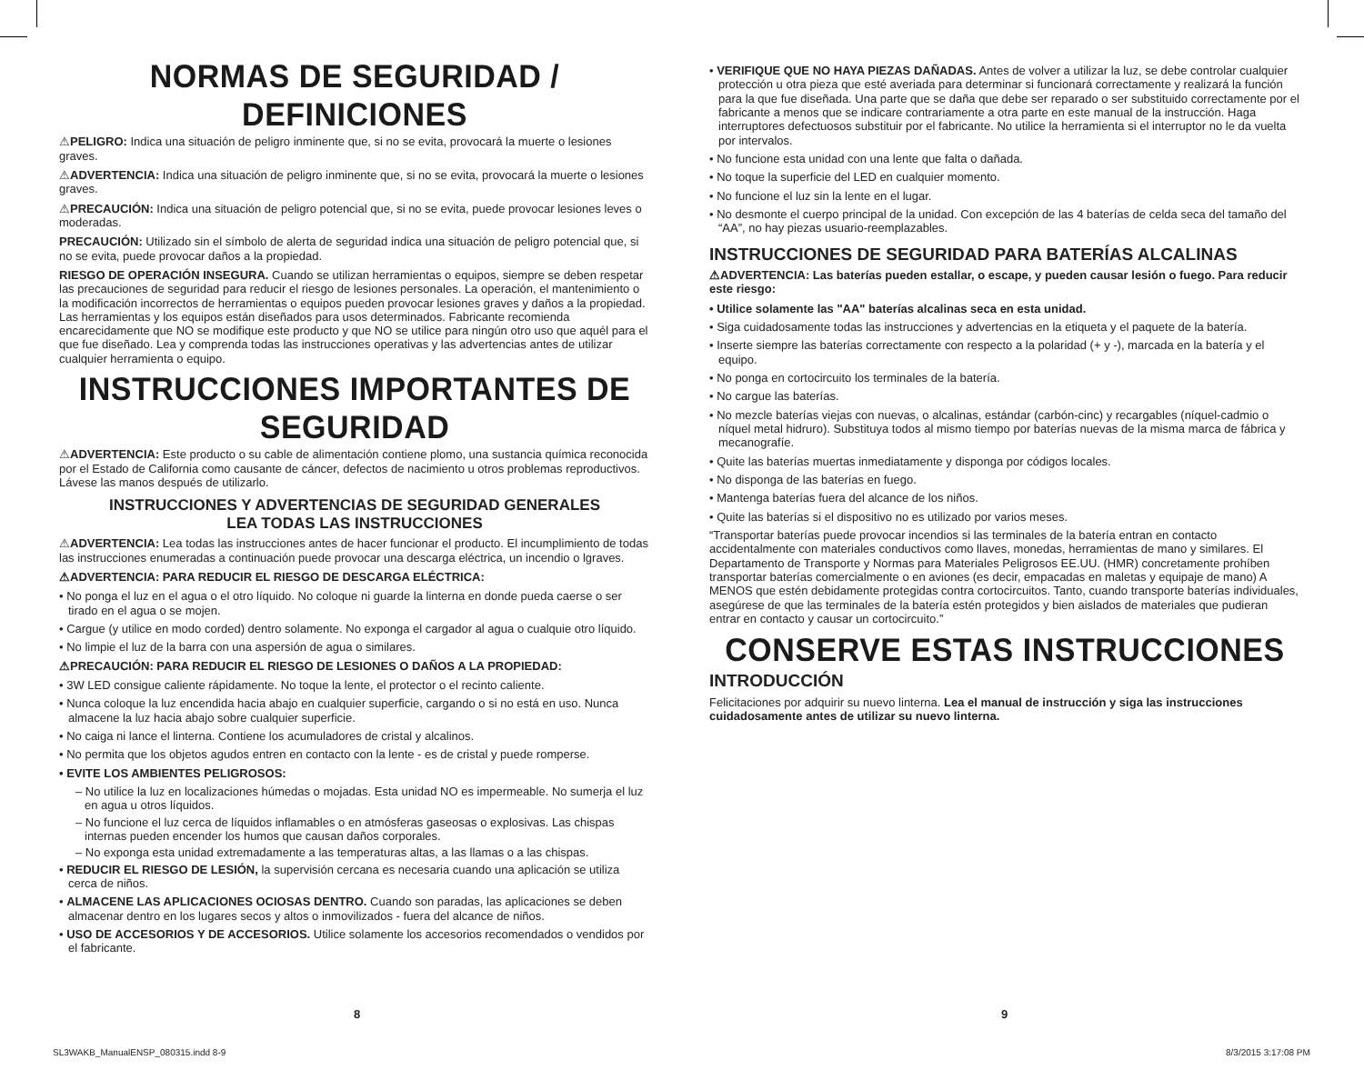NORMAS DE SEGURIDAD / DEFINICIONES
⚠PELIGRO: Indica una situación de peligro inminente que, si no se evita, provocará la muerte o lesiones graves.
⚠ADVERTENCIA: Indica una situación de peligro inminente que, si no se evita, provocará la muerte o lesiones graves.
⚠PRECAUCIÓN: Indica una situación de peligro potencial que, si no se evita, puede provocar lesiones leves o moderadas.
PRECAUCIÓN: Utilizado sin el símbolo de alerta de seguridad indica una situación de peligro potencial que, si no se evita, puede provocar daños a la propiedad.
RIESGO DE OPERACIÓN INSEGURA. Cuando se utilizan herramientas o equipos, siempre se deben respetar las precauciones de seguridad para reducir el riesgo de lesiones personales. La operación, el mantenimiento o la modificación incorrectos de herramientas o equipos pueden provocar lesiones graves y daños a la propiedad. Las herramientas y los equipos están diseñados para usos determinados. Fabricante recomienda encarecidamente que NO se modifique este producto y que NO se utilice para ningún otro uso que aquél para el que fue diseñado. Lea y comprenda todas las instrucciones operativas y las advertencias antes de utilizar cualquier herramienta o equipo.
INSTRUCCIONES IMPORTANTES DE SEGURIDAD
⚠ADVERTENCIA: Este producto o su cable de alimentación contiene plomo, una sustancia química reconocida por el Estado de California como causante de cáncer, defectos de nacimiento u otros problemas reproductivos. Lávese las manos después de utilizarlo.
INSTRUCCIONES Y ADVERTENCIAS DE SEGURIDAD GENERALES
LEA TODAS LAS INSTRUCCIONES
⚠ADVERTENCIA: Lea todas las instrucciones antes de hacer funcionar el producto. El incumplimiento de todas las instrucciones enumeradas a continuación puede provocar una descarga eléctrica, un incendio o lgraves.
⚠ADVERTENCIA: PARA REDUCIR EL RIESGO DE DESCARGA ELÉCTRICA:
• No ponga el luz en el agua o el otro líquido. No coloque ni guarde la linterna en donde pueda caerse o ser tirado en el agua o se mojen.
• Cargue (y utilice en modo corded) dentro solamente. No exponga el cargador al agua o cualquie otro líquido.
• No limpie el luz de la barra con una aspersión de agua o similares.
⚠PRECAUCIÓN: PARA REDUCIR EL RIESGO DE LESIONES O DAÑOS A LA PROPIEDAD:
• 3W LED consigue caliente rápidamente. No toque la lente, el protector o el recinto caliente.
• Nunca coloque la luz encendida hacia abajo en cualquier superficie, cargando o si no está en uso. Nunca almacene la luz hacia abajo sobre cualquier superficie.
• No caiga ni lance el linterna. Contiene los acumuladores de cristal y alcalinos.
• No permita que los objetos agudos entren en contacto con la lente - es de cristal y puede romperse.
• EVITE LOS AMBIENTES PELIGROSOS:
– No utilice la luz en localizaciones húmedas o mojadas. Esta unidad NO es impermeable. No sumerja el luz en agua u otros líquidos.
– No funcione el luz cerca de líquidos inflamables o en atmósferas gaseosas o explosivas. Las chispas internas pueden encender los humos que causan daños corporales.
– No exponga esta unidad extremadamente a las temperaturas altas, a las llamas o a las chispas.
• REDUCIR EL RIESGO DE LESIÓN, la supervisión cercana es necesaria cuando una aplicación se utiliza cerca de niños.
• ALMACENE LAS APLICACIONES OCIOSAS DENTRO. Cuando son paradas, las aplicaciones se deben almacenar dentro en los lugares secos y altos o inmovilizados - fuera del alcance de niños.
• USO DE ACCESORIOS Y DE ACCESORIOS. Utilice solamente los accesorios recomendados o vendidos por el fabricante.
• VERIFIQUE QUE NO HAYA PIEZAS DAÑADAS. Antes de volver a utilizar la luz, se debe controlar cualquier protección u otra pieza que esté averiada para determinar si funcionará correctamente y realizará la función para la que fue diseñada. Una parte que se daña que debe ser reparado o ser substituido correctamente por el fabricante a menos que se indicare contrariamente a otra parte en este manual de la instrucción. Haga interruptores defectuosos substituir por el fabricante. No utilice la herramienta si el interruptor no le da vuelta por intervalos.
• No funcione esta unidad con una lente que falta o dañada.
• No toque la superficie del LED en cualquier momento.
• No funcione el luz sin la lente en el lugar.
• No desmonte el cuerpo principal de la unidad. Con excepción de las 4 baterías de celda seca del tamaño del “AA”, no hay piezas usuario-reemplazables.
INSTRUCCIONES DE SEGURIDAD PARA BATERÍAS ALCALINAS
⚠ADVERTENCIA: Las baterías pueden estallar, o escape, y pueden causar lesión o fuego. Para reducir este riesgo:
• Utilice solamente las "AA" baterías alcalinas seca en esta unidad.
• Siga cuidadosamente todas las instrucciones y advertencias en la etiqueta y el paquete de la batería.
• Inserte siempre las baterías correctamente con respecto a la polaridad (+ y -), marcada en la batería y el equipo.
• No ponga en cortocircuito los terminales de la batería.
• No cargue las baterías.
• No mezcle baterías viejas con nuevas, o alcalinas, estándar (carbón-cinc) y recargables (níquel-cadmio o níquel metal hidruro). Substituya todos al mismo tiempo por baterías nuevas de la misma marca de fábrica y mecanografíe.
• Quite las baterías muertas inmediatamente y disponga por códigos locales.
• No disponga de las baterías en fuego.
• Mantenga baterías fuera del alcance de los niños.
• Quite las baterías si el dispositivo no es utilizado por varios meses.
“Transportar baterías puede provocar incendios si las terminales de la batería entran en contacto accidentalmente con materiales conductivos como llaves, monedas, herramientas de mano y similares. El Departamento de Transporte y Normas para Materiales Peligrosos EE.UU. (HMR) concretamente prohíben transportar baterías comercialmente o en aviones (es decir, empacadas en maletas y equipaje de mano) A MENOS que estén debidamente protegidas contra cortocircuitos. Tanto, cuando transporte baterías individuales, asegúrese de que las terminales de la batería estén protegidos y bien aislados de materiales que pudieran entrar en contacto y causar un cortocircuito.”
CONSERVE ESTAS INSTRUCCIONES
INTRODUCCIÓN
Felicitaciones por adquirir su nuevo linterna. Lea el manual de instrucción y siga las instrucciones cuidadosamente antes de utilizar su nuevo linterna.
8 9
SL3WAKB_ManualENSP_080315.indd 8-9
8/3/2015 3:17:08 PM